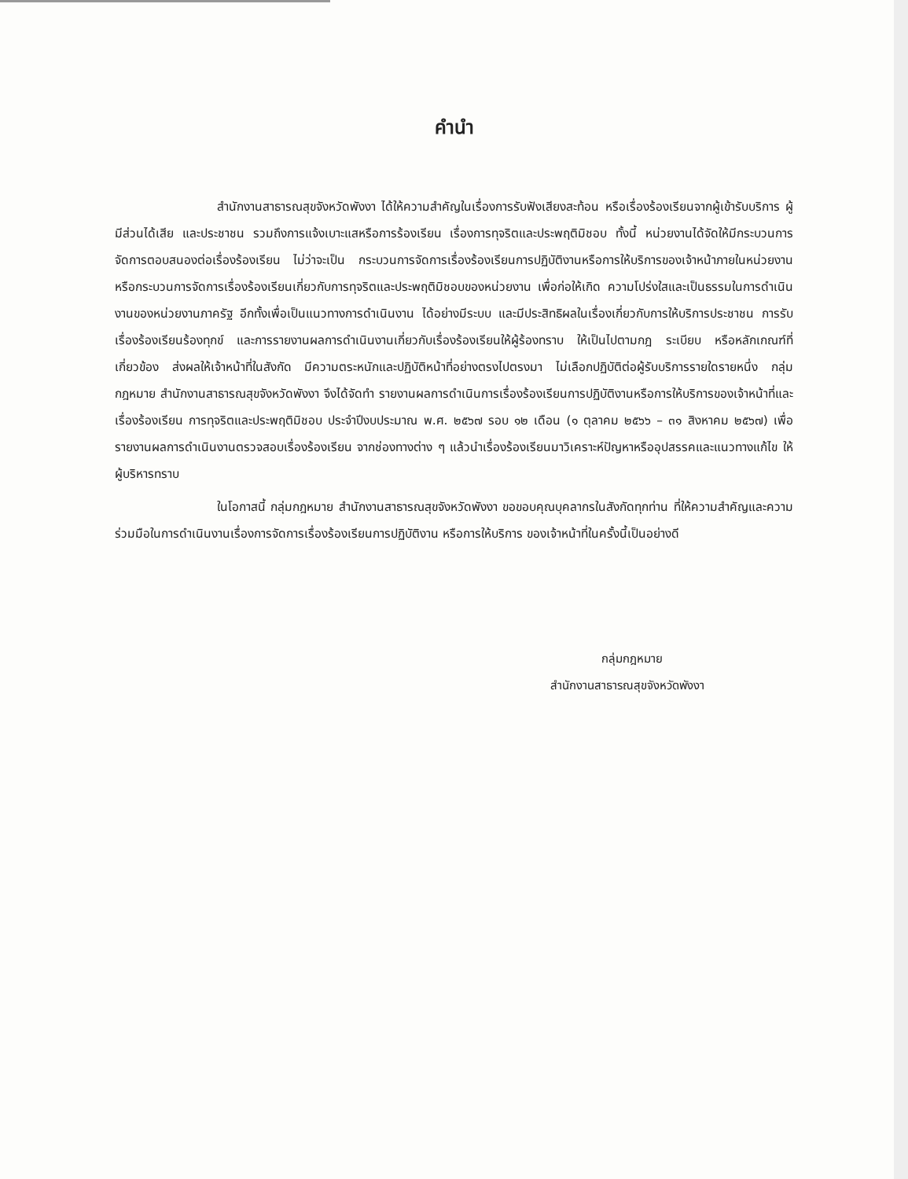คำนำ
สำนักงานสาธารณสุขจังหวัดพังงา ได้ให้ความสำคัญในเรื่องการรับฟังเสียงสะท้อน หรือเรื่องร้องเรียนจากผู้เข้ารับบริการ ผู้มีส่วนได้เสีย และประชาชน รวมถึงการแจ้งเบาะแสหรือการร้องเรียน เรื่องการทุจริตและประพฤติมิชอบ ทั้งนี้ หน่วยงานได้จัดให้มีกระบวนการจัดการตอบสนองต่อเรื่องร้องเรียน ไม่ว่าจะเป็น กระบวนการจัดการเรื่องร้องเรียนการปฏิบัติงานหรือการให้บริการของเจ้าหน้าภายในหน่วยงาน หรือกระบวนการจัดการเรื่องร้องเรียนเกี่ยวกับการทุจริตและประพฤติมิชอบของหน่วยงาน เพื่อก่อให้เกิด ความโปร่งใสและเป็นธรรมในการดำเนินงานของหน่วยงานภาครัฐ อีกทั้งเพื่อเป็นแนวทางการดำเนินงาน ได้อย่างมีระบบ และมีประสิทธิผลในเรื่องเกี่ยวกับการให้บริการประชาชน การรับเรื่องร้องเรียนร้องทุกข์ และการรายงานผลการดำเนินงานเกี่ยวกับเรื่องร้องเรียนให้ผู้ร้องทราบ ให้เป็นไปตามกฎ ระเบียบ หรือหลักเกณฑ์ที่เกี่ยวข้อง ส่งผลให้เจ้าหน้าที่ในสังกัด มีความตระหนักและปฏิบัติหน้าที่อย่างตรงไปตรงมา ไม่เลือกปฏิบัติต่อผู้รับบริการรายใดรายหนึ่ง กลุ่มกฎหมาย สำนักงานสาธารณสุขจังหวัดพังงา จึงได้จัดทำ รายงานผลการดำเนินการเรื่องร้องเรียนการปฏิบัติงานหรือการให้บริการของเจ้าหน้าที่และเรื่องร้องเรียน การทุจริตและประพฤติมิชอบ ประจำปีงบประมาณ พ.ศ. ๒๕๖๗ รอบ ๑๒ เดือน (๑ ตุลาคม ๒๕๖๖ – ๓๑ สิงหาคม ๒๕๖๗) เพื่อรายงานผลการดำเนินงานตรวจสอบเรื่องร้องเรียน จากช่องทางต่าง ๆ แล้วนำเรื่องร้องเรียนมาวิเคราะห์ปัญหาหรืออุปสรรคและแนวทางแก้ไข ให้ผู้บริหารทราบ
ในโอกาสนี้ กลุ่มกฎหมาย สำนักงานสาธารณสุขจังหวัดพังงา ขอขอบคุณบุคลากรในสังกัดทุกท่าน ที่ให้ความสำคัญและความร่วมมือในการดำเนินงานเรื่องการจัดการเรื่องร้องเรียนการปฏิบัติงาน หรือการให้บริการ ของเจ้าหน้าที่ในครั้งนี้เป็นอย่างดี
กลุ่มกฎหมาย
สำนักงานสาธารณสุขจังหวัดพังงา